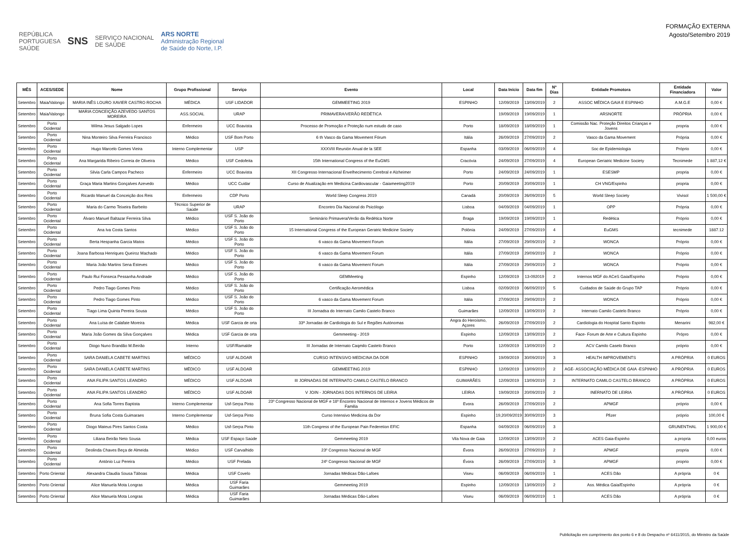REPÚBLICA
PORTUGUESA
SAÚDE SNS SERVIÇO NACIONAL
DE SAÚDE ARS NORTE
Administração Regional
de Saúde do Norte, I.P.
FORMAÇÃO EXTERNA
Agosto/Setembro 2019
| MÊS | ACES/SEDE | Nome | Grupo Profissional | Serviço | Evento | Local | Data Início | Data fim | Nº Dias | Entidade Promotora | Entidade Financiadora | Valor |
| --- | --- | --- | --- | --- | --- | --- | --- | --- | --- | --- | --- | --- |
| Setembro | Maia/Valongo | MARIA INÊS LOURO XAVIER CASTRO ROCHA | MÉDICA | USF LIDADOR | GEMMEETING 2019 | ESPINHO | 12/09/2019 | 13/09/2019 | 2 | ASSOC MÉDICA GAIA E ESPINHO | A.M.G.E | 0,00 € |
| Setembro | Maia/Valongo | MARIA CONCEIÇÃO AZEVEDO SANTOS MOREIRA | ASS.SOCIAL | URAP | PRIMAVERA/VERÃO REDÉTICA | | 19/09/2019 | 19/09/2019 | 1 | ARSNORTE | PRÓPRIA | 0,00 € |
| Setembro | Porto Ocidental | Wilma Jesus Salgado Lopes | Enfermeiro | UCC Boavista | Processo de Promoção e Proteção num estudo de caso | Porto | 18/09/2019 | 18/09/2019 | 1 | Comissão Nac. Proteção Direitos Crianças e Jovens | propria | 0,00 € |
| Setembro | Porto Ocidental | Nina Monteiro Silva Ferreira Francisco | Médico | USF Bom Porto | 6 th Vasco da Gama Movement Fórum | Itália | 26/09/2019 | 27/09/2019 | 2 | Vasco da Gama Movement | Própria | 0,00 € |
| Setembro | Porto Ocidental | Hugo Marcelo Gomes Vieira | Interno Complementar | USP | XXXVIII Reunión Anual de la SEE | Espanha | 03/09/2019 | 06/09/2019 | 4 | Soc de Epidemiologia | Próprio | 0,00 € |
| Setembro | Porto Ocidental | Ana Margarida Ribeiro Correia de Oliveira | Médico | USF Cedofeita | 15th International Congress of the EuGMS | Cracóvia | 24/09/2019 | 27/09/2019 | 4 | European Geriatric Medicine Society | Tecnimede | 1 887,12 € |
| Setembro | Porto Ocidental | Silvia Carla Campos Pacheco | Enfermeiro | UCC Boavista | XII Congresso Internacional Envelhecimento Cerebral e Alzheimer | Porto | 24/09/2019 | 24/09/2019 | 1 | ESESMP | propria | 0,00 € |
| Setembro | Porto Ocidental | Graça Maria Martins Gonçalves Azevedo | Médico | UCC Cuidar | Curso de Atualização em Medicina Cardiovascular - Gaiameeting2019 | Porto | 20/09/2019 | 20/09/2019 | 1 | CH VNG/Espinho | propria | 0,00 € |
| Setembro | Porto Ocidental | Ricardo Manuel da Conceição dos Reis | Enfermeiro | CDP Porto | World Sleep Congress 2019 | Canadá | 20/09/2019 | 26/09/2019 | 5 | World Sleep Society | Vivisol | 1 500,00 € |
| Setembro | Porto Ocidental | Maria do Carmo Teixeira Barbeito | Técnico Superior de Saúde | URAP | Encontro Dia Nacional do Psicólogo | Lisboa | 04/09/2019 | 04/09/2019 | 1 | OPP | Própria | 0,00 € |
| Setembro | Porto Ocidental | Álvaro Manuel Baltazar Ferreira Silva | Médico | USF S. João do Porto | Seminário Primavera/Verão da Redética Norte | Braga | 19/09/2019 | 19/09/2019 | 1 | Redética | Próprio | 0,00 € |
| Setembro | Porto Ocidental | Ana Iva Costa Santos | Médico | USF S. João do Porto | 15 International Congress of the European Geratric Medicine Society | Polónia | 24/09/2019 | 27/09/2019 | 4 | EuGMS | tecnimede | 1887.12 |
| Setembro | Porto Ocidental | Berta Hespanha Garcia Matos | Médico | USF S. João do Porto | 6 vasco da Gama Movement Forum | Itália | 27/09/2019 | 29/09/2019 | 2 | WONCA | Próprio | 0,00 € |
| Setembro | Porto Ocidental | Joana Barbosa Henriques Queiroz Machado | Médico | USF S. João do Porto | 6 vasco da Gama Movement Forum | Itália | 27/09/2019 | 29/09/2019 | 2 | WONCA | Próprio | 0,00 € |
| Setembro | Porto Ocidental | Maria João Martins Sena Esteves | Médico | USF S. João do Porto | 6 vasco da Gama Movement Forum | Itália | 27/09/2019 | 29/09/2019 | 2 | WONCA | Próprio | 0,00 € |
| Setembro | Porto Ocidental | Paulo Rui Fonseca Pessanha Andrade | Médico | USF S. João do Porto | GEMMeeting | Espinho | 12/09/2019 | 13-092019 | 2 | Internos MGF do ACeS Gaia/Espinho | Próprio | 0,00 € |
| Setembro | Porto Ocidental | Pedro Tiago Gomes Pinto | Médico | USF S. João do Porto | Certificação Aeromédica | Lisboa | 02/09/2019 | 06/09/2019 | 5 | Cuidados de Saúde do Grupo TAP | Próprio | 0,00 € |
| Setembro | Porto Ocidental | Pedro Tiago Gomes Pinto | Médico | USF S. João do Porto | 6 vasco da Gama Movement Forum | Itália | 27/09/2019 | 29/09/2019 | 2 | WONCA | Próprio | 0,00 € |
| Setembro | Porto Ocidental | Tiago Lima Quinta Pereira Sousa | Médico | USF S. João do Porto | III Jornadsa do Internato Camilo Castelo Branco | Guimarães | 12/09/2019 | 13/09/2019 | 2 | Internato Camilo Castelo Branco | Próprio | 0,00 € |
| Setembro | Porto Ocidental | Ana Luísa de Calafate Moreira | Médica | USF Garcia de orta | 33ª Jornadas de Cardiologia do Sul e Regiões Autónomas | Angra do Heroísmo, Açores | 26/09/2019 | 27/09/2019 | 2 | Cardiologia do Hospital Santo Espirito | Menarini | 982,00 € |
| Setembro | Porto Ocidental | Maria João Gomes da Silva Gonçalves | Médica | USF Garcia de orta | Gemmeeting - 2019 | Espinho | 12/09/2019 | 13/09/2019 | 2 | Face- Forum de Arte e Cultura Espinho | Própro | 0,00 € |
| Setembro | Porto Ocidental | Diogo Nuno Brandão M.Beirão | Interno | USF/Ramalde | III Jornadas de Internato Caqmilo Castelo Branco | Porto | 12/09/2019 | 13/09/2019 | 2 | ACV Camilo Caselo Branco | próprio | 0,00 € |
| Setembro | Porto Ocidental | SARA DANIELA CABETE MARTINS | MÉDICO | USF ALDOAR | CURSO INTENSIVO MEDICINA DA DOR | ESPINHO | 19/09/2019 | 30/09/2019 | 3 | HEALTH IMPROVEMENTS | A PRÓPRIA | 0 EUROS |
| Setembro | Porto Ocidental | SARA DANIELA CABETE MARTINS | MÉDICO | USF ALDOAR | GEMMEETING 2019 | ESPINHO | 12/09/2019 | 13/09/2019 | 2 | AGE- ASSOCIAÇÃO MÉDICA DE GAIA -ESPINHO | A PRÓPRIA | 0 EUROS |
| Setembro | Porto Ocidental | ANA FILIPA SANTOS LEANDRO | MÉDICO | USF ALDOAR | III JORNADAS DE INTERNATO CAMILO CASTELO BRANCO | GUIMARÃES | 12/09/2019 | 13/09/2019 | 2 | INTERNATO CAMILO CASTELO BRANCO | A PRÓPRIA | 0 EUROS |
| Setembro | Porto Ocidental | ANA FILIPA SANTOS LEANDRO | MÉDICO | USF ALDOAR | V JOIN - JORNADAS DOS INTERNOS DE LEIRIA | LEIRIA | 19/09/2019 | 20/09/2019 | 2 | INERNATO DE LEIRIA | A PRÓPRIA | 0 EUROS |
| Setembro | Porto Ocidental | Ana Sofia Torres Baptista | Interno Complementar | Usf-Serpa Pinto | 23º Congresso Nacional de MGF e 18º Encontro Nacional de Internos e Jovens Médicos de Familia | Evora | 26/09/2019 | 27/09/2019 | 2 | APMGF | próprio | 0,00 € |
| Setembro | Porto Ocidental | Bruna Sofia Costa Guimaraes | Interno Complementar | Usf-Serpa Pinto | Curso Intensivo Medicina da Dor | Espinho | 19,20/09/2019 | 30/09/2019 | 3 | Pfizer | próprio | 100,00 € |
| Setembro | Porto Ocidental | Diogo Mateus Pires Santos Costa | Médico | Usf-Serpa Pinto | 11th Congress of the European Pain Federetion EFIC | Espanha | 04/09/2019 | 06/09/2019 | 3 | | GRUNENTHAL | 1 900,00 € |
| Setembro | Porto Ocidental | Liliana Beirão Neto Sousa | Médica | USF Espaço Saúde | Gemmeeting 2019 | Vila Nova de Gaia | 12/09/2019 | 13/09/2019 | 2 | ACES Gaia-Espinho | a propria | 0,00 euros |
| Setembro | Porto Ocidental | Deolinda Chaves Beça de Almeida | Médico | USF Carvalhido | 23º Congresso Nacional de MGF | Évora | 26/09/2019 | 27/09/2019 | 2 | APMGF | propria | 0,00 € |
| Setembro | Porto Ocidental | António Luz Pereira | Médico | USF Prelada | 24º Congresso Nacional de MGF | Évora | 26/09/2019 | 27/09/2019 | 3 | APMGF | proprio | 0,00 € |
| Setembro | Porto Oriental | Alexandra Claudia Sousa Táboas | Médica | USF Covelo | Jornadas Médicas Dão-Lafoes | Viseu | 06/09/2019 | 06/09/2019 | 1 | ACES Dão | A própria | 0 € |
| Setembro | Porto Oriental | Alice Manuela Mota Longras | Médica | USF Faria Guimarães | Gemmeeting 2019 | Espinho | 12/09/2019 | 13/09/2019 | 2 | Ass. Médica Gaia/Espinho | A própria | 0 € |
| Setembro | Porto Oriental | Alice Manuela Mota Longras | Médica | USF Faria Guimarães | Jornadas Médicas Dão-Lafoes | Viseu | 06/09/2019 | 06/09/2019 | 1 | ACES Dão | A própria | 0 € |
Publicitação em cumprimento dos ponto 6 e 8 do Despacho nº 6411/2015, do Ministro da Saúde